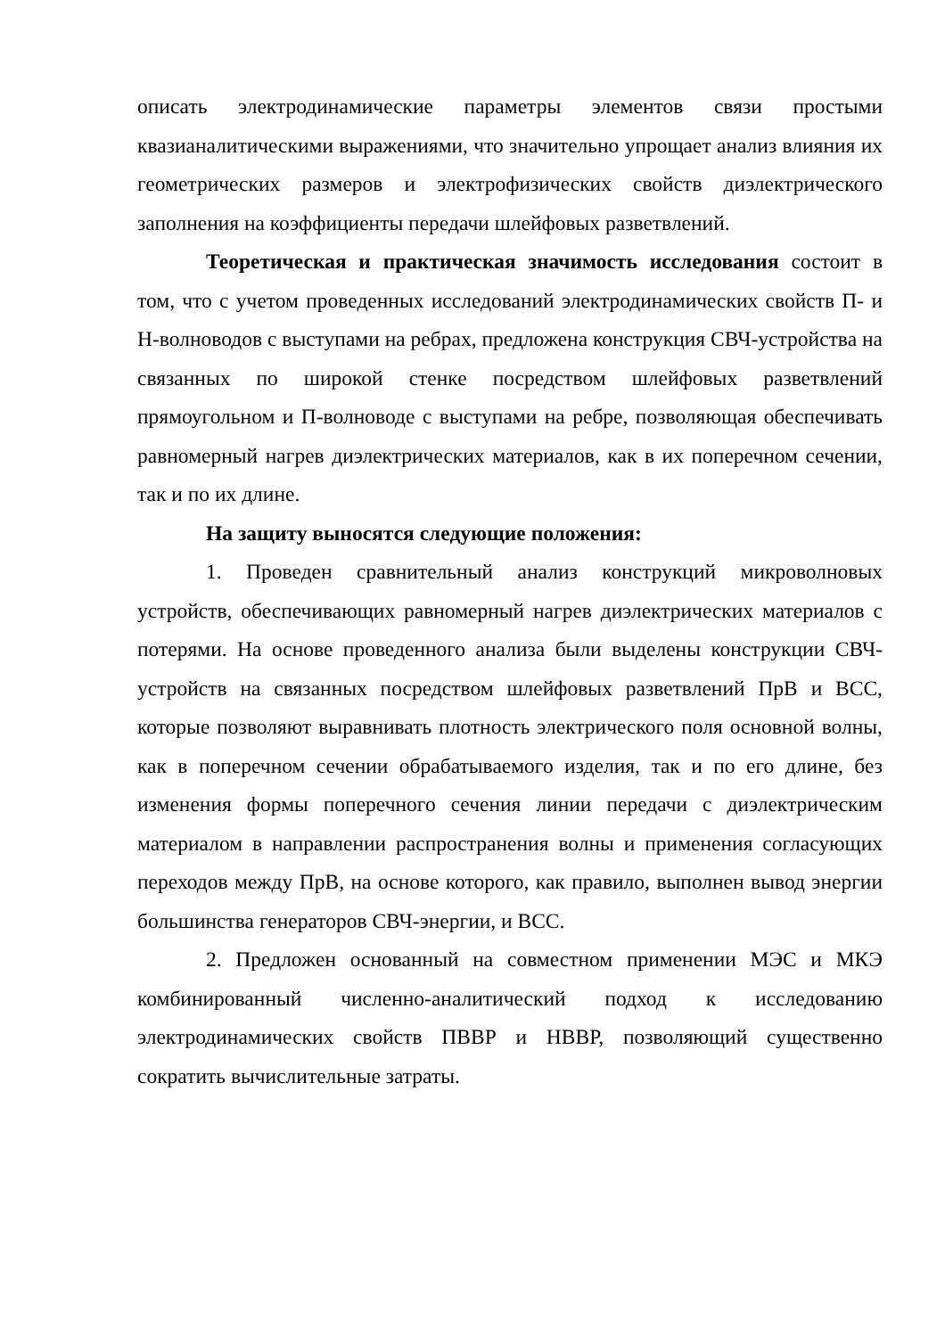описать электродинамические параметры элементов связи простыми квазианалитическими выражениями, что значительно упрощает анализ влияния их геометрических размеров и электрофизических свойств диэлектрического заполнения на коэффициенты передачи шлейфовых разветвлений.
Теоретическая и практическая значимость исследования состоит в том, что с учетом проведенных исследований электродинамических свойств П- и Н-волноводов с выступами на ребрах, предложена конструкция СВЧ-устройства на связанных по широкой стенке посредством шлейфовых разветвлений прямоугольном и П-волноводе с выступами на ребре, позволяющая обеспечивать равномерный нагрев диэлектрических материалов, как в их поперечном сечении, так и по их длине.
На защиту выносятся следующие положения:
1. Проведен сравнительный анализ конструкций микроволновых устройств, обеспечивающих равномерный нагрев диэлектрических материалов с потерями. На основе проведенного анализа были выделены конструкции СВЧ-устройств на связанных посредством шлейфовых разветвлений ПрВ и ВСС, которые позволяют выравнивать плотность электрического поля основной волны, как в поперечном сечении обрабатываемого изделия, так и по его длине, без изменения формы поперечного сечения линии передачи с диэлектрическим материалом в направлении распространения волны и применения согласующих переходов между ПрВ, на основе которого, как правило, выполнен вывод энергии большинства генераторов СВЧ-энергии, и ВСС.
2. Предложен основанный на совместном применении МЭС и МКЭ комбинированный численно-аналитический подход к исследованию электродинамических свойств ПВВР и НВВР, позволяющий существенно сократить вычислительные затраты.